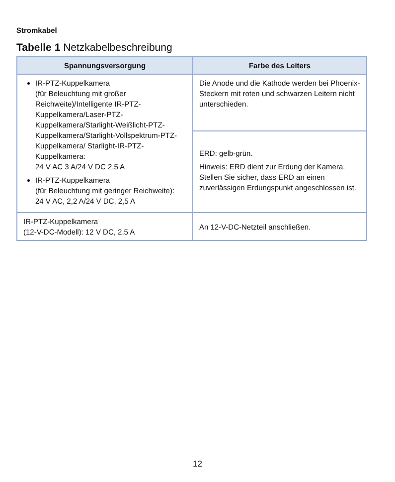Stromkabel
Tabelle 1 Netzkabelbeschreibung
| Spannungsversorgung | Farbe des Leiters |
| --- | --- |
| IR-PTZ-Kuppelkamera (für Beleuchtung mit großer Reichweite)/Intelligente IR-PTZ-Kuppelkamera/Laser-PTZ-Kuppelkamera/Starlight-Weißlicht-PTZ-Kuppelkamera/Starlight-Vollspektrum-PTZ-Kuppelkamera/ Starlight-IR-PTZ-Kuppelkamera: 24 V AC 3 A/24 V DC 2,5 A IR-PTZ-Kuppelkamera (für Beleuchtung mit geringer Reichweite): 24 V AC, 2,2 A/24 V DC, 2,5 A | Die Anode und die Kathode werden bei Phoenix-Steckern mit roten und schwarzen Leitern nicht unterschieden. |
| | ERD: gelb-grün. Hinweis: ERD dient zur Erdung der Kamera. Stellen Sie sicher, dass ERD an einen zuverlässigen Erdungspunkt angeschlossen ist. |
| IR-PTZ-Kuppelkamera (12-V-DC-Modell): 12 V DC, 2,5 A | An 12-V-DC-Netzteil anschließen. |
12